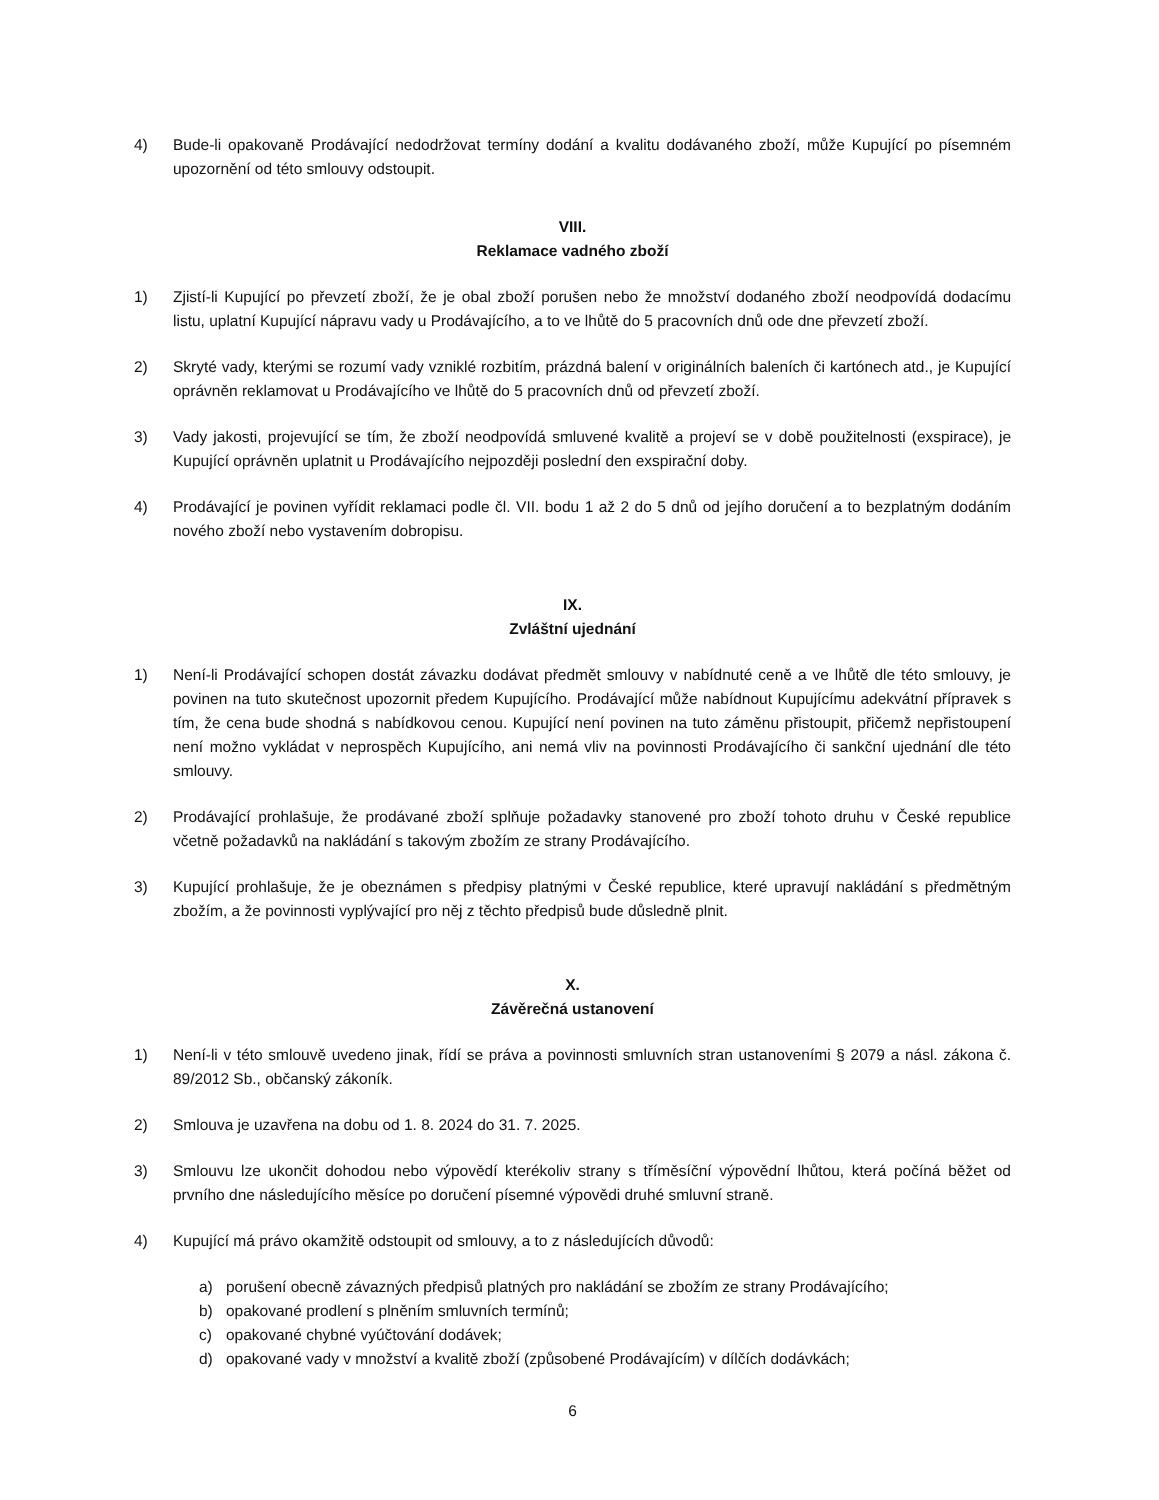4) Bude-li opakovaně Prodávající nedodržovat termíny dodání a kvalitu dodávaného zboží, může Kupující po písemném upozornění od této smlouvy odstoupit.
VIII.
Reklamace vadného zboží
1) Zjistí-li Kupující po převzetí zboží, že je obal zboží porušen nebo že množství dodaného zboží neodpovídá dodacímu listu, uplatní Kupující nápravu vady u Prodávajícího, a to ve lhůtě do 5 pracovních dnů ode dne převzetí zboží.
2) Skryté vady, kterými se rozumí vady vzniklé rozbitím, prázdná balení v originálních baleních či kartónech atd., je Kupující oprávněn reklamovat u Prodávajícího ve lhůtě do 5 pracovních dnů od převzetí zboží.
3) Vady jakosti, projevující se tím, že zboží neodpovídá smluvené kvalitě a projeví se v době použitelnosti (exspirace), je Kupující oprávněn uplatnit u Prodávajícího nejpozději poslední den exspirační doby.
4) Prodávající je povinen vyřídit reklamaci podle čl. VII. bodu 1 až 2 do 5 dnů od jejího doručení a to bezplatným dodáním nového zboží nebo vystavením dobropisu.
IX.
Zvláštní ujednání
1) Není-li Prodávající schopen dostát závazku dodávat předmět smlouvy v nabídnuté ceně a ve lhůtě dle této smlouvy, je povinen na tuto skutečnost upozornit předem Kupujícího. Prodávající může nabídnout Kupujícímu adekvátní přípravek s tím, že cena bude shodná s nabídkovou cenou. Kupující není povinen na tuto záměnu přistoupit, přičemž nepřistoupení není možno vykládat v neprospěch Kupujícího, ani nemá vliv na povinnosti Prodávajícího či sankční ujednání dle této smlouvy.
2) Prodávající prohlašuje, že prodávané zboží splňuje požadavky stanovené pro zboží tohoto druhu v České republice včetně požadavků na nakládání s takovým zbožím ze strany Prodávajícího.
3) Kupující prohlašuje, že je obeznámen s předpisy platnými v České republice, které upravují nakládání s předmětným zbožím, a že povinnosti vyplývající pro něj z těchto předpisů bude důsledně plnit.
X.
Závěrečná ustanovení
1) Není-li v této smlouvě uvedeno jinak, řídí se práva a povinnosti smluvních stran ustanoveními § 2079 a násl. zákona č. 89/2012 Sb., občanský zákoník.
2) Smlouva je uzavřena na dobu od 1. 8. 2024 do 31. 7. 2025.
3) Smlouvu lze ukončit dohodou nebo výpovědí kterékoliv strany s tříměsíční výpovědní lhůtou, která počíná běžet od prvního dne následujícího měsíce po doručení písemné výpovědi druhé smluvní straně.
4) Kupující má právo okamžitě odstoupit od smlouvy, a to z následujících důvodů:
a) porušení obecně závazných předpisů platných pro nakládání se zbožím ze strany Prodávajícího;
b) opakované prodlení s plněním smluvních termínů;
c) opakované chybné vyúčtování dodávek;
d) opakované vady v množství a kvalitě zboží (způsobené Prodávajícím) v dílčích dodávkách;
6